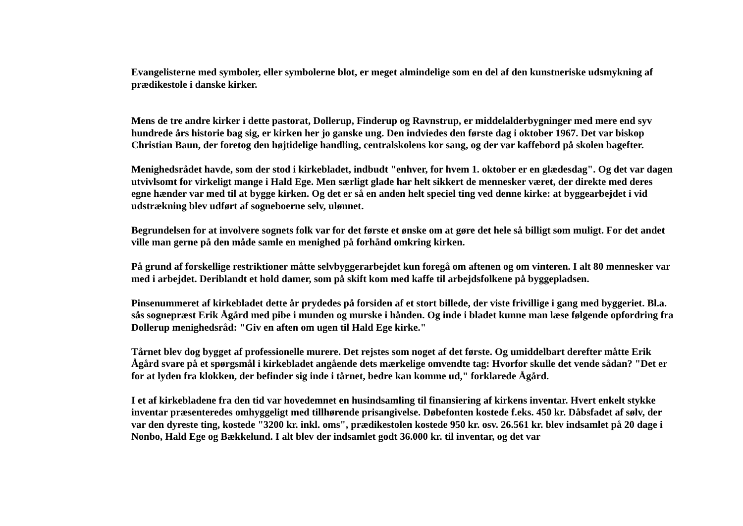Evangelisterne med symboler, eller symbolerne blot, er meget almindelige som en del af den kunstneriske udsmykning af prædikestole i danske kirker.
Mens de tre andre kirker i dette pastorat, Dollerup, Finderup og Ravnstrup, er middelalderbygninger med mere end syv hundrede års historie bag sig, er kirken her jo ganske ung. Den indviedes den første dag i oktober 1967. Det var biskop Christian Baun, der foretog den højtidelige handling, centralskolens kor sang, og der var kaffebord på skolen bagefter.
Menighedsrådet havde, som der stod i kirkebladet, indbudt "enhver, for hvem 1. oktober er en glædesdag". Og det var dagen utvivlsomt for virkeligt mange i Hald Ege. Men særligt glade har helt sikkert de mennesker været, der direkte med deres egne hænder var med til at bygge kirken. Og det er så en anden helt speciel ting ved denne kirke: at byggearbejdet i vid udstrækning blev udført af sogneboerne selv, ulønnet.
Begrundelsen for at involvere sognets folk var for det første et ønske om at gøre det hele så billigt som muligt. For det andet ville man gerne på den måde samle en menighed på forhånd omkring kirken.
På grund af forskellige restriktioner måtte selvbyggerarbejdet kun foregå om aftenen og om vinteren. I alt 80 mennesker var med i arbejdet. Deriblandt et hold damer, som på skift kom med kaffe til arbejdsfolkene på byggepladsen.
Pinsenummeret af kirkebladet dette år prydedes på forsiden af et stort billede, der viste frivillige i gang med byggeriet. Bl.a. sås sognepræst Erik Ågård med pibe i munden og murske i hånden. Og inde i bladet kunne man læse følgende opfordring fra Dollerup menighedsråd: "Giv en aften om ugen til Hald Ege kirke."
Tårnet blev dog bygget af professionelle murere. Det rejstes som noget af det første. Og umiddelbart derefter måtte Erik Ågård svare på et spørgsmål i kirkebladet angående dets mærkelige omvendte tag: Hvorfor skulle det vende sådan? "Det er for at lyden fra klokken, der befinder sig inde i tårnet, bedre kan komme ud," forklarede Ågård.
I et af kirkebladene fra den tid var hovedemnet en husindsamling til finansiering af kirkens inventar. Hvert enkelt stykke inventar præsenteredes omhyggeligt med tillhørende prisangivelse. Døbefonten kostede f.eks. 450 kr. Dåbsfadet af sølv, der var den dyreste ting, kostede "3200 kr. inkl. oms", prædikestolen kostede 950 kr. osv. 26.561 kr. blev indsamlet på 20 dage i Nonbo, Hald Ege og Bækkelund. I alt blev der indsamlet godt 36.000 kr. til inventar, og det var